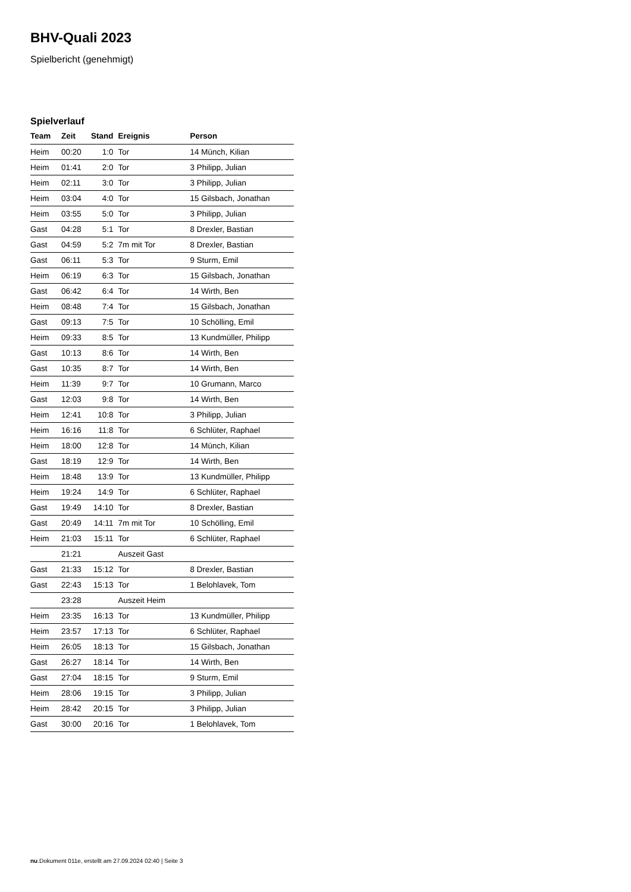BHV-Quali 2023
Spielbericht (genehmigt)
Spielverlauf
| Team | Zeit | Stand | Ereignis | Person |
| --- | --- | --- | --- | --- |
| Heim | 00:20 | 1:0 | Tor | 14 Münch, Kilian |
| Heim | 01:41 | 2:0 | Tor | 3 Philipp, Julian |
| Heim | 02:11 | 3:0 | Tor | 3 Philipp, Julian |
| Heim | 03:04 | 4:0 | Tor | 15 Gilsbach, Jonathan |
| Heim | 03:55 | 5:0 | Tor | 3 Philipp, Julian |
| Gast | 04:28 | 5:1 | Tor | 8 Drexler, Bastian |
| Gast | 04:59 | 5:2 | 7m mit Tor | 8 Drexler, Bastian |
| Gast | 06:11 | 5:3 | Tor | 9 Sturm, Emil |
| Heim | 06:19 | 6:3 | Tor | 15 Gilsbach, Jonathan |
| Gast | 06:42 | 6:4 | Tor | 14 Wirth, Ben |
| Heim | 08:48 | 7:4 | Tor | 15 Gilsbach, Jonathan |
| Gast | 09:13 | 7:5 | Tor | 10 Schölling, Emil |
| Heim | 09:33 | 8:5 | Tor | 13 Kundmüller, Philipp |
| Gast | 10:13 | 8:6 | Tor | 14 Wirth, Ben |
| Gast | 10:35 | 8:7 | Tor | 14 Wirth, Ben |
| Heim | 11:39 | 9:7 | Tor | 10 Grumann, Marco |
| Gast | 12:03 | 9:8 | Tor | 14 Wirth, Ben |
| Heim | 12:41 | 10:8 | Tor | 3 Philipp, Julian |
| Heim | 16:16 | 11:8 | Tor | 6 Schlüter, Raphael |
| Heim | 18:00 | 12:8 | Tor | 14 Münch, Kilian |
| Gast | 18:19 | 12:9 | Tor | 14 Wirth, Ben |
| Heim | 18:48 | 13:9 | Tor | 13 Kundmüller, Philipp |
| Heim | 19:24 | 14:9 | Tor | 6 Schlüter, Raphael |
| Gast | 19:49 | 14:10 | Tor | 8 Drexler, Bastian |
| Gast | 20:49 | 14:11 | 7m mit Tor | 10 Schölling, Emil |
| Heim | 21:03 | 15:11 | Tor | 6 Schlüter, Raphael |
| | 21:21 | | Auszeit Gast | |
| Gast | 21:33 | 15:12 | Tor | 8 Drexler, Bastian |
| Gast | 22:43 | 15:13 | Tor | 1 Belohlavek, Tom |
| | 23:28 | | Auszeit Heim | |
| Heim | 23:35 | 16:13 | Tor | 13 Kundmüller, Philipp |
| Heim | 23:57 | 17:13 | Tor | 6 Schlüter, Raphael |
| Heim | 26:05 | 18:13 | Tor | 15 Gilsbach, Jonathan |
| Gast | 26:27 | 18:14 | Tor | 14 Wirth, Ben |
| Gast | 27:04 | 18:15 | Tor | 9 Sturm, Emil |
| Heim | 28:06 | 19:15 | Tor | 3 Philipp, Julian |
| Heim | 28:42 | 20:15 | Tor | 3 Philipp, Julian |
| Gast | 30:00 | 20:16 | Tor | 1 Belohlavek, Tom |
nu.Dokument 011e, erstellt am 27.09.2024 02:40 | Seite 3